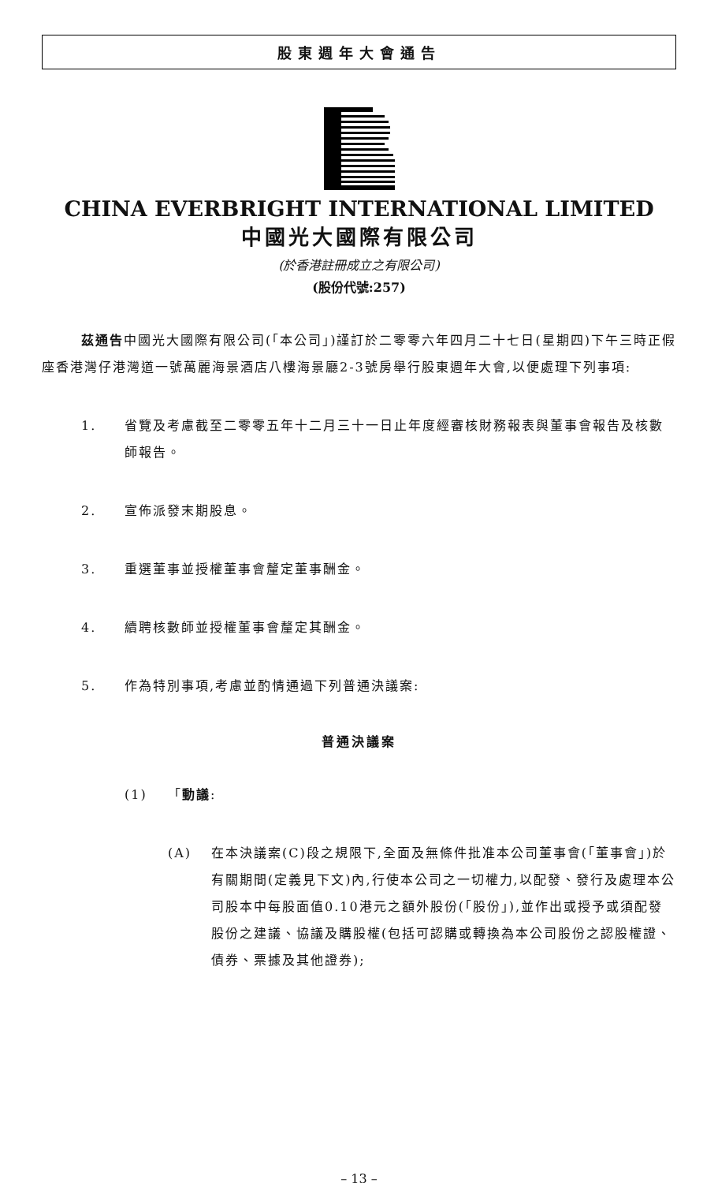股東週年大會通告
CHINA EVERBRIGHT INTERNATIONAL LIMITED
中國光大國際有限公司
(於香港註冊成立之有限公司)
(股份代號:257)
茲通告中國光大國際有限公司(「本公司」)謹訂於二零零六年四月二十七日(星期四)下午三時正假座香港灣仔港灣道一號萬麗海景酒店八樓海景廳2-3號房舉行股東週年大會,以便處理下列事項:
1. 省覽及考慮截至二零零五年十二月三十一日止年度經審核財務報表與董事會報告及核數師報告。
2. 宣佈派發末期股息。
3. 重選董事並授權董事會釐定董事酬金。
4. 續聘核數師並授權董事會釐定其酬金。
5. 作為特別事項,考慮並酌情通過下列普通決議案:
普通決議案
(1) 「動議:
(A) 在本決議案(C)段之規限下,全面及無條件批准本公司董事會(「董事會」)於有關期間(定義見下文)內,行使本公司之一切權力,以配發、發行及處理本公司股本中每股面值0.10港元之額外股份(「股份」),並作出或授予或須配發股份之建議、協議及購股權(包括可認購或轉換為本公司股份之認股權證、債券、票據及其他證券);
– 13 –